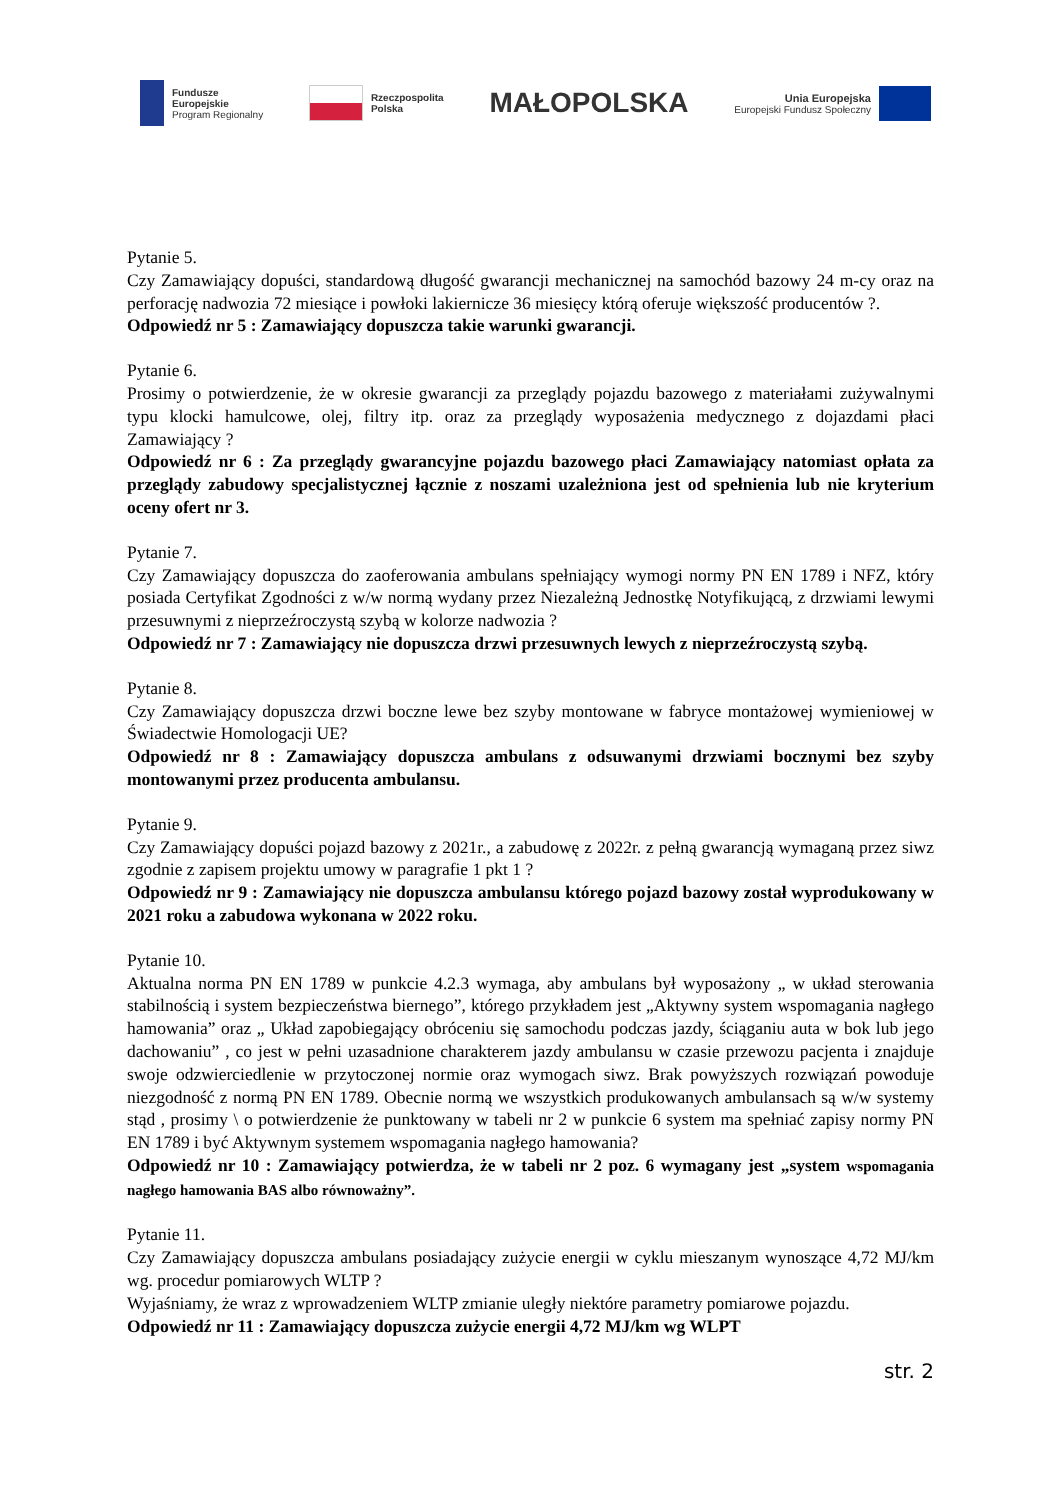Fundusze
Europejskie
Program Regionalny
Rzeczpospolita
Polska
MAŁOPOLSKA
Unia Europejska
Europejski Fundusz Społeczny
Pytanie 5.
Czy Zamawiający dopuści, standardową długość gwarancji mechanicznej na samochód bazowy 24 m-cy oraz na perforację nadwozia 72 miesiące i powłoki lakiernicze 36 miesięcy którą oferuje większość producentów ?.
Odpowiedź nr 5 : Zamawiający dopuszcza takie warunki gwarancji.
Pytanie 6.
Prosimy o potwierdzenie, że w okresie gwarancji za przeglądy pojazdu bazowego z materiałami zużywalnymi typu klocki hamulcowe, olej, filtry itp. oraz za przeglądy wyposażenia medycznego z dojazdami płaci Zamawiający ?
Odpowiedź nr 6 : Za przeglądy gwarancyjne pojazdu bazowego płaci Zamawiający natomiast opłata za przeglądy zabudowy specjalistycznej łącznie z noszami uzależniona jest od spełnienia lub nie kryterium oceny ofert nr 3.
Pytanie 7.
Czy Zamawiający dopuszcza do zaoferowania ambulans spełniający wymogi normy PN EN 1789 i NFZ, który posiada Certyfikat Zgodności z w/w normą wydany przez Niezależną Jednostkę Notyfikującą, z drzwiami lewymi przesuwnymi z nieprzeźroczystą szybą w kolorze nadwozia ?
Odpowiedź nr 7 : Zamawiający nie dopuszcza drzwi przesuwnych lewych z nieprzeźroczystą szybą.
Pytanie 8.
Czy Zamawiający dopuszcza drzwi boczne lewe bez szyby montowane w fabryce montażowej wymieniowej w Świadectwie Homologacji UE?
Odpowiedź nr 8 : Zamawiający dopuszcza ambulans z odsuwanymi drzwiami bocznymi bez szyby montowanymi przez producenta ambulansu.
Pytanie 9.
Czy Zamawiający dopuści pojazd bazowy z 2021r., a zabudowę z 2022r. z pełną gwarancją wymaganą przez siwz zgodnie z zapisem projektu umowy w paragrafie 1 pkt 1 ?
Odpowiedź nr 9 : Zamawiający nie dopuszcza ambulansu którego pojazd bazowy został wyprodukowany w 2021 roku a zabudowa wykonana w 2022 roku.
Pytanie 10.
Aktualna norma PN EN 1789 w punkcie 4.2.3 wymaga, aby ambulans był wyposażony „ w układ sterowania stabilnością i system bezpieczeństwa biernego”, którego przykładem jest „Aktywny system wspomagania nagłego hamowania” oraz „ Układ zapobiegający obróceniu się samochodu podczas jazdy, ściąganiu auta w bok lub jego dachowaniu” , co jest w pełni uzasadnione charakterem jazdy ambulansu w czasie przewozu pacjenta i znajduje swoje odzwierciedlenie w przytoczonej normie oraz wymogach siwz. Brak powyższych rozwiązań powoduje niezgodność z normą PN EN 1789. Obecnie normą we wszystkich produkowanych ambulansach są w/w systemy stąd , prosimy \ o potwierdzenie że punktowany w tabeli nr 2 w punkcie 6 system ma spełniać zapisy normy PN EN 1789 i być Aktywnym systemem wspomagania nagłego hamowania?
Odpowiedź nr 10 : Zamawiający potwierdza, że w tabeli nr 2 poz. 6 wymagany jest „system wspomagania nagłego hamowania BAS albo równoważny”.
Pytanie 11.
Czy Zamawiający dopuszcza ambulans posiadający zużycie energii w cyklu mieszanym wynoszące 4,72 MJ/km wg. procedur pomiarowych WLTP ?
Wyjaśniamy, że wraz z wprowadzeniem WLTP zmianie uległy niektóre parametry pomiarowe pojazdu.
Odpowiedź nr 11 : Zamawiający dopuszcza zużycie energii 4,72 MJ/km wg WLPT
str. 2